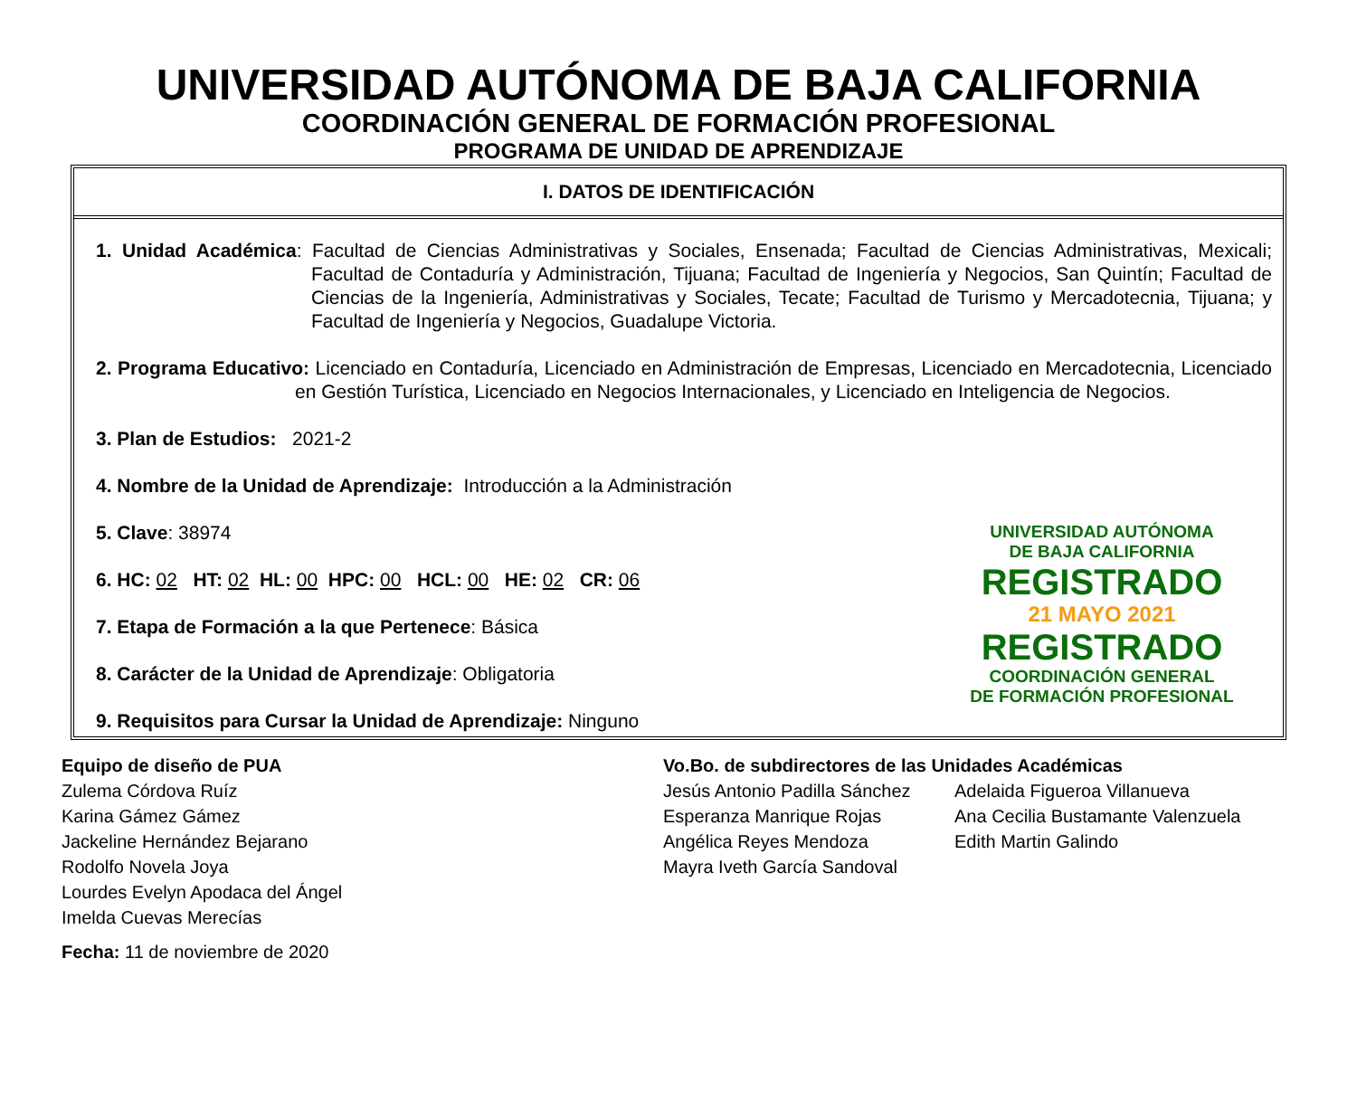UNIVERSIDAD AUTÓNOMA DE BAJA CALIFORNIA
COORDINACIÓN GENERAL DE FORMACIÓN PROFESIONAL
PROGRAMA DE UNIDAD DE APRENDIZAJE
I. DATOS DE IDENTIFICACIÓN
1. Unidad Académica: Facultad de Ciencias Administrativas y Sociales, Ensenada; Facultad de Ciencias Administrativas, Mexicali; Facultad de Contaduría y Administración, Tijuana; Facultad de Ingeniería y Negocios, San Quintín; Facultad de Ciencias de la Ingeniería, Administrativas y Sociales, Tecate; Facultad de Turismo y Mercadotecnia, Tijuana; y Facultad de Ingeniería y Negocios, Guadalupe Victoria.
2. Programa Educativo: Licenciado en Contaduría, Licenciado en Administración de Empresas, Licenciado en Mercadotecnia, Licenciado en Gestión Turística, Licenciado en Negocios Internacionales, y Licenciado en Inteligencia de Negocios.
3. Plan de Estudios: 2021-2
4. Nombre de la Unidad de Aprendizaje: Introducción a la Administración
5. Clave: 38974
6. HC: 02 HT: 02 HL: 00 HPC: 00 HCL: 00 HE: 02 CR: 06
7. Etapa de Formación a la que Pertenece: Básica
8. Carácter de la Unidad de Aprendizaje: Obligatoria
9. Requisitos para Cursar la Unidad de Aprendizaje: Ninguno
UNIVERSIDAD AUTÓNOMA
DE BAJA CALIFORNIA
REGISTRADO
21 MAYO 2021
REGISTRADO
COORDINACIÓN GENERAL
DE FORMACIÓN PROFESIONAL
Equipo de diseño de PUA
Zulema Córdova Ruíz
Karina Gámez Gámez
Jackeline Hernández Bejarano
Rodolfo Novela Joya
Lourdes Evelyn Apodaca del Ángel
Imelda Cuevas Merecías
Fecha: 11 de noviembre de 2020
Vo.Bo. de subdirectores de las Unidades Académicas
Jesús Antonio Padilla Sánchez
Esperanza Manrique Rojas
Angélica Reyes Mendoza
Mayra Iveth García Sandoval
Adelaida Figueroa Villanueva
Ana Cecilia Bustamante Valenzuela
Edith Martin Galindo